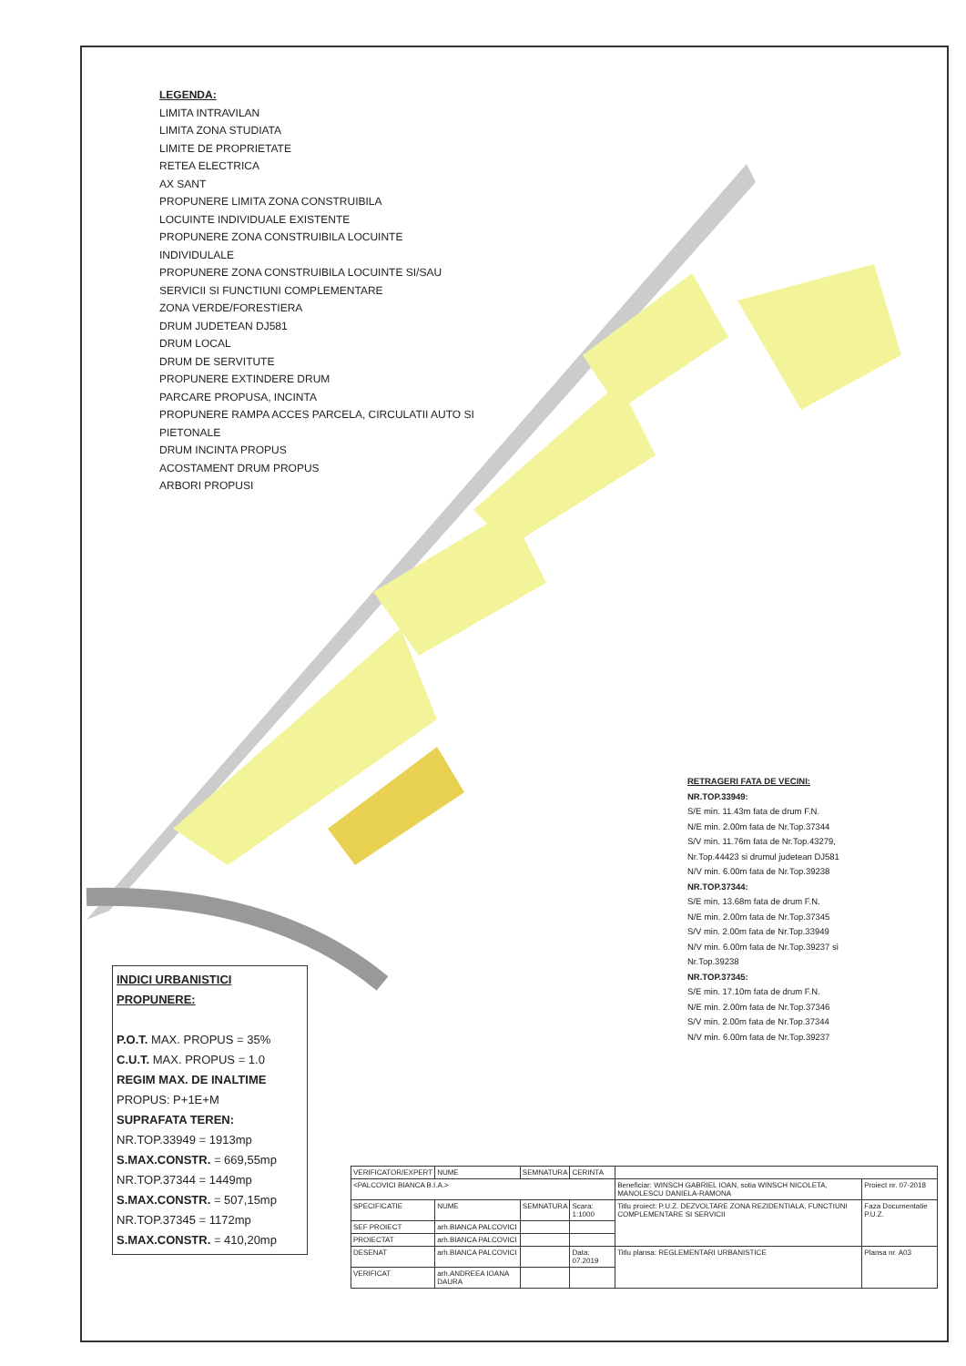LEGENDA:
LIMITA INTRAVILAN
LIMITA ZONA STUDIATA
LIMITE DE PROPRIETATE
RETEA ELECTRICA
AX SANT
PROPUNERE LIMITA ZONA CONSTRUIBILA
LOCUINTE INDIVIDUALE EXISTENTE
PROPUNERE ZONA CONSTRUIBILA LOCUINTE INDIVIDULALE
PROPUNERE ZONA CONSTRUIBILA LOCUINTE SI/SAU SERVICII SI FUNCTIUNI COMPLEMENTARE
ZONA VERDE/FORESTIERA
DRUM JUDETEAN DJ581
DRUM LOCAL
DRUM DE SERVITUTE
PROPUNERE EXTINDERE DRUM
PARCARE PROPUSA, INCINTA
PROPUNERE RAMPA ACCES PARCELA, CIRCULATII AUTO SI PIETONALE
DRUM INCINTA PROPUS
ACOSTAMENT DRUM PROPUS
ARBORI PROPUSI
RETRAGERI FATA DE VECINI:
NR.TOP.33949:
S/E min. 11.43m fata de drum F.N.
N/E min. 2.00m fata de Nr.Top.37344
S/V min. 11.76m fata de Nr.Top.43279, Nr.Top.44423 si drumul judetean DJ581
N/V min. 6.00m fata de Nr.Top.39238
NR.TOP.37344:
S/E min. 13.68m fata de drum F.N.
N/E min. 2.00m fata de Nr.Top.37345
S/V min. 2.00m fata de Nr.Top.33949
N/V min. 6.00m fata de Nr.Top.39237 si Nr.Top.39238
NR.TOP.37345:
S/E min. 17.10m fata de drum F.N.
N/E min. 2.00m fata de Nr.Top.37346
S/V min. 2.00m fata de Nr.Top.37344
N/V min. 6.00m fata de Nr.Top.39237
INDICI URBANISTICI PROPUNERE:
P.O.T. MAX. PROPUS = 35%
C.U.T. MAX. PROPUS = 1.0
REGIM MAX. DE INALTIME
PROPUS: P+1E+M
SUPRAFATA TEREN:
NR.TOP.33949 = 1913mp
S.MAX.CONSTR. = 669,55mp
NR.TOP.37344 = 1449mp
S.MAX.CONSTR. = 507,15mp
NR.TOP.37345 = 1172mp
S.MAX.CONSTR. = 410,20mp
| VERIFICATOR/EXPERT | NUME | SEMNATURA | CERINTA | | |
| <PALCOVICI BIANCA B.I.A.> | | | | Beneficiar: WINSCH GABRIEL IOAN, sotia WINSCH NICOLETA, MANOLESCU DANIELA-RAMONA | Proiect nr. 07-2018 |
| SPECIFICATIE | NUME | SEMNATURA | Scara: 1:1000 | Titlu proiect: P.U.Z. DEZVOLTARE ZONA REZIDENTIALA, FUNCTIUNI COMPLEMENTARE SI SERVICII | Faza Documentatie P.U.Z. |
| SEF PROIECT | arh.BIANCA PALCOVICI | | | | |
| PROIECTAT | arh.BIANCA PALCOVICI | | | | |
| DESENAT | arh.BIANCA PALCOVICI | | Data: 07.2019 | Titlu plansa: REGLEMENTARI URBANISTICE | Plansa nr. A03 |
| VERIFICAT | arh.ANDREEA IOANA DAURA | | | | |